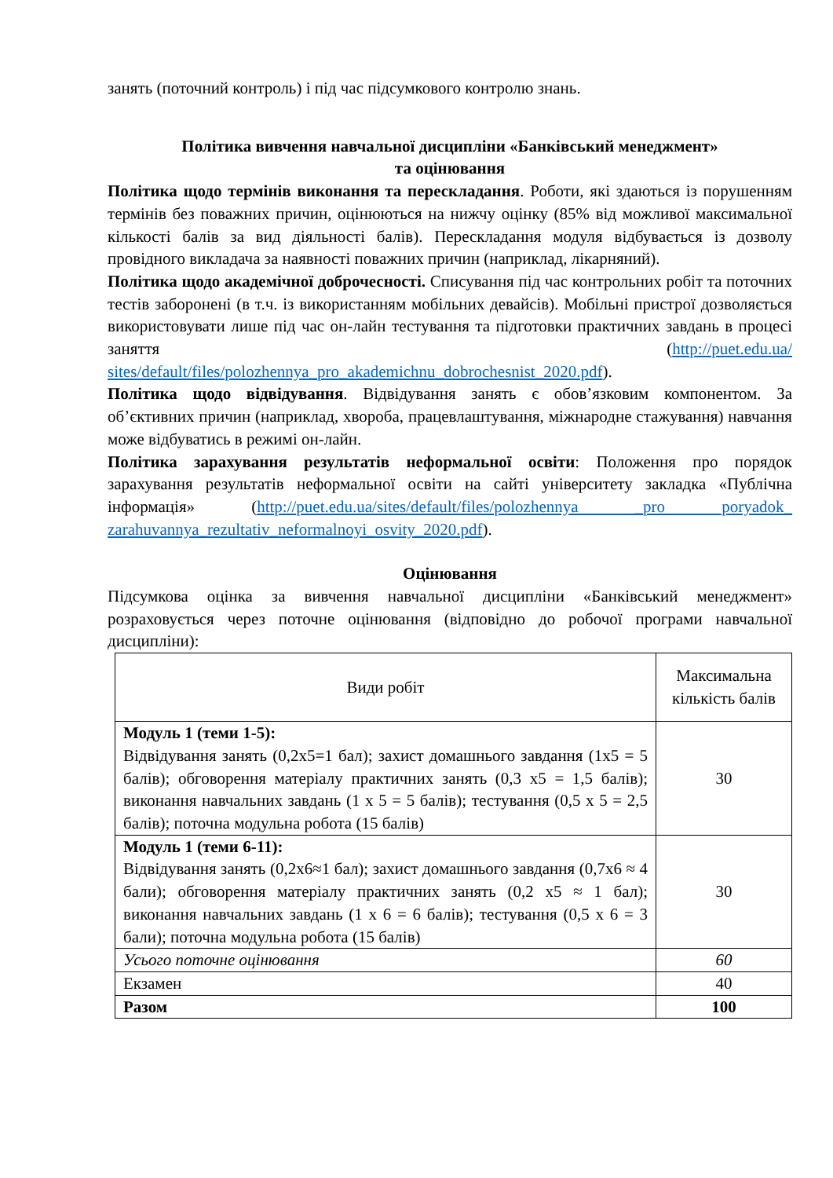занять (поточний контроль) і під час підсумкового контролю знань.
Політика вивчення навчальної дисципліни «Банківський менеджмент»
та оцінювання
Політика щодо термінів виконання та перескладання. Роботи, які здаються із порушенням термінів без поважних причин, оцінюються на нижчу оцінку (85% від можливої максимальної кількості балів за вид діяльності балів). Перескладання модуля відбувається із дозволу провідного викладача за наявності поважних причин (наприклад, лікарняний).
Політика щодо академічної доброчесності. Списування під час контрольних робіт та поточних тестів заборонені (в т.ч. із використанням мобільних девайсів). Мобільні пристрої дозволяється використовувати лише під час он-лайн тестування та підготовки практичних завдань в процесі заняття (http://puet.edu.ua/ sites/default/files/polozhennya_pro_akademichnu_dobrochesnist_2020.pdf).
Політика щодо відвідування. Відвідування занять є обов’язковим компонентом. За об’єктивних причин (наприклад, хвороба, працевлаштування, міжнародне стажування) навчання може відбуватись в режимі он-лайн.
Політика зарахування результатів неформальної освіти: Положення про порядок зарахування результатів неформальної освіти на сайті університету закладка «Публічна інформація» (http://puet.edu.ua/sites/default/files/polozhennya _pro poryadok_ zarahuvannya_rezultativ_neformalnoyi_osvity_2020.pdf).
Оцінювання
Підсумкова оцінка за вивчення навчальної дисципліни «Банківський менеджмент» розраховується через поточне оцінювання (відповідно до робочої програми навчальної дисципліни):
| Види робіт | Максимальна кількість балів |
| Модуль 1 (теми 1-5): Відвідування занять (0,2х5=1 бал); захист домашнього завдання (1х5 = 5 балів); обговорення матеріалу практичних занять (0,3 х5 = 1,5 балів); виконання навчальних завдань (1 х 5 = 5 балів); тестування (0,5 х 5 = 2,5 балів); поточна модульна робота (15 балів) | 30 |
| Модуль 1 (теми 6-11): Відвідування занять (0,2х6≈1 бал); захист домашнього завдання (0,7х6 ≈ 4 бали); обговорення матеріалу практичних занять (0,2 х5 ≈ 1 бал); виконання навчальних завдань (1 х 6 = 6 балів); тестування (0,5 х 6 = 3 бали); поточна модульна робота (15 балів) | 30 |
| Усього поточне оцінювання | 60 |
| Екзамен | 40 |
| Разом | 100 |